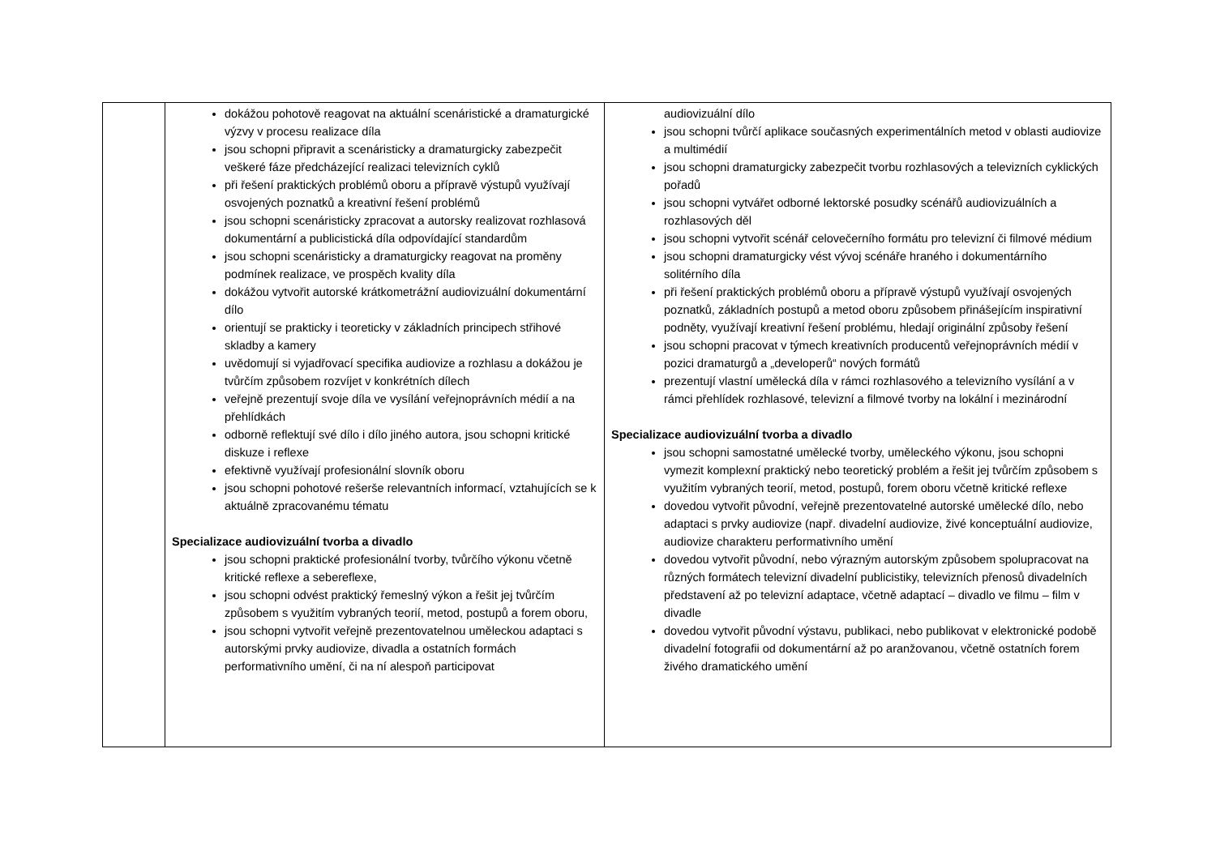| | dokážou pohotově reagovat na aktuální scenáristické a dramaturgické výzvy v procesu realizace díla jsou schopni připravit a scenáristicky a dramaturgicky zabezpečit veškeré fáze předcházející realizaci televizních cyklů při řešení praktických problémů oboru a přípravě výstupů využívají osvojených poznatků a kreativní řešení problémů jsou schopni scenáristicky zpracovat a autorsky realizovat rozhlasová dokumentární a publicistická díla odpovídající standardům jsou schopni scenáristicky a dramaturgicky reagovat na proměny podmínek realizace, ve prospěch kvality díla dokážou vytvořit autorské krátkometrážní audiovizuální dokumentární dílo orientují se prakticky i teoreticky v základních principech střihové skladby a kamery uvědomují si vyjadřovací specifika audiovize a rozhlasu a dokážou je tvůrčím způsobem rozvíjet v konkrétních dílech veřejně prezentují svoje díla ve vysílání veřejnoprávních médií a na přehlídkách odborně reflektují své dílo i dílo jiného autora, jsou schopni kritické diskuze i reflexe efektivně využívají profesionální slovník oboru jsou schopni pohotové rešerše relevantních informací, vztahujících se k aktuálně zpracovanému tématu Specializace audiovizuální tvorba a divadlo jsou schopni praktické profesionální tvorby, tvůrčího výkonu včetně kritické reflexe a sebereflexe, jsou schopni odvést praktický řemeslný výkon a řešit jej tvůrčím způsobem s využitím vybraných teorií, metod, postupů a forem oboru, jsou schopni vytvořit veřejně prezentovatelnou uměleckou adaptaci s autorskými prvky audiovize, divadla a ostatních formách performativního umění, či na ní alespoň participovat | audiovizuální dílo jsou schopni tvůrčí aplikace současných experimentálních metod v oblasti audiovize a multimédií jsou schopni dramaturgicky zabezpečit tvorbu rozhlasových a televizních cyklických pořadů jsou schopni vytvářet odborné lektorské posudky scénářů audiovizuálních a rozhlasových děl jsou schopni vytvořit scénář celovečerního formátu pro televizní či filmové médium jsou schopni dramaturgicky vést vývoj scénáře hraného i dokumentárního solitérního díla při řešení praktických problémů oboru a přípravě výstupů využívají osvojených poznatků, základních postupů a metod oboru způsobem přinášejícím inspirativní podněty, využívají kreativní řešení problému, hledají originální způsoby řešení jsou schopni pracovat v týmech kreativních producentů veřejnoprávních médií v pozici dramaturgů a „developerů“ nových formátů prezentují vlastní umělecká díla v rámci rozhlasového a televizního vysílání a v rámci přehlídek rozhlasové, televizní a filmové tvorby na lokální i mezinárodní Specializace audiovizuální tvorba a divadlo jsou schopni samostatné umělecké tvorby, uměleckého výkonu, jsou schopni vymezit komplexní praktický nebo teoretický problém a řešit jej tvůrčím způsobem s využitím vybraných teorií, metod, postupů, forem oboru včetně kritické reflexe dovedou vytvořit původní, veřejně prezentovatelné autorské umělecké dílo, nebo adaptaci s prvky audiovize (např. divadelní audiovize, živé konceptuální audiovize, audiovize charakteru performativního umění dovedou vytvořit původní, nebo výrazným autorským způsobem spolupracovat na různých formátech televizní divadelní publicistiky, televizních přenosů divadelních představení až po televizní adaptace, včetně adaptací – divadlo ve filmu – film v divadle dovedou vytvořit původní výstavu, publikaci, nebo publikovat v elektronické podobě divadelní fotografii od dokumentární až po aranžovanou, včetně ostatních forem živého dramatického umění |